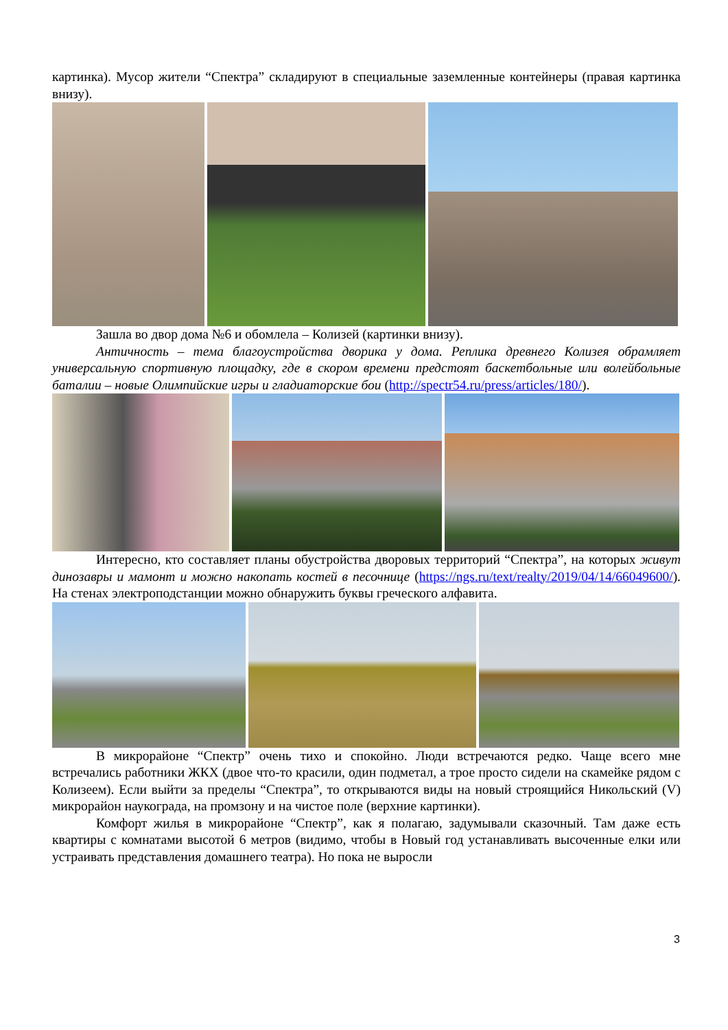картинка). Мусор жители “Спектра” складируют в специальные заземленные контейнеры (правая картинка внизу).
Зашла во двор дома №6 и обомлела – Колизей (картинки внизу).
Античность – тема благоустройства дворика у дома. Реплика древнего Колизея обрамляет универсальную спортивную площадку, где в скором времени предстоят баскетбольные или волейбольные баталии – новые Олимпийские игры и гладиаторские бои (http://spectr54.ru/press/articles/180/).
Интересно, кто составляет планы обустройства дворовых территорий “Спектра”, на которых живут динозавры и мамонт и можно накопать костей в песочнице (https://ngs.ru/text/realty/2019/04/14/66049600/). На стенах электроподстанции можно обнаружить буквы греческого алфавита.
В микрорайоне “Спектр” очень тихо и спокойно. Люди встречаются редко. Чаще всего мне встречались работники ЖКХ (двое что-то красили, один подметал, а трое просто сидели на скамейке рядом с Колизеем). Если выйти за пределы “Спектра”, то открываются виды на новый строящийся Никольский (V) микрорайон наукограда, на промзону и на чистое поле (верхние картинки).
Комфорт жилья в микрорайоне “Спектр”, как я полагаю, задумывали сказочный. Там даже есть квартиры с комнатами высотой 6 метров (видимо, чтобы в Новый год устанавливать высоченные елки или устраивать представления домашнего театра). Но пока не выросли
3